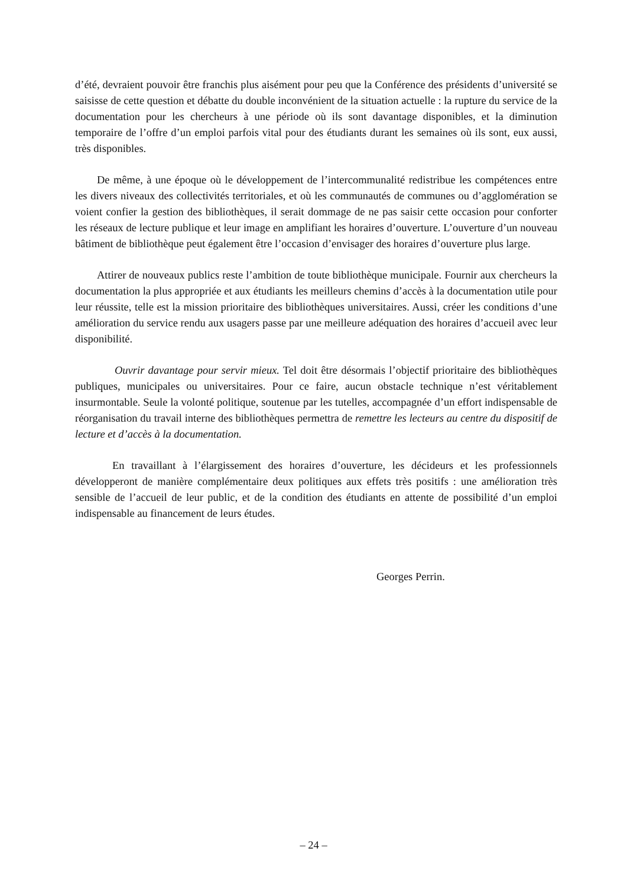d’été, devraient pouvoir être franchis plus aisément pour peu que la Conférence des présidents d’université se saisisse de cette question et débatte du double inconvénient de la situation actuelle : la rupture du service de la documentation pour les chercheurs à une période où ils sont davantage disponibles, et la diminution temporaire de l’offre d’un emploi parfois vital pour des étudiants durant les semaines où ils sont, eux aussi, très disponibles.
De même, à une époque où le développement de l’intercommunalité redistribue les compétences entre les divers niveaux des collectivités territoriales, et où les communautés de communes ou d’agglomération se voient confier la gestion des bibliothèques, il serait dommage de ne pas saisir cette occasion pour conforter les réseaux de lecture publique et leur image en amplifiant les horaires d’ouverture. L’ouverture d’un nouveau bâtiment de bibliothèque peut également être l’occasion d’envisager des horaires d’ouverture plus large.
Attirer de nouveaux publics reste l’ambition de toute bibliothèque municipale. Fournir aux chercheurs la documentation la plus appropriée et aux étudiants les meilleurs chemins d’accès à la documentation utile pour leur réussite, telle est la mission prioritaire des bibliothèques universitaires. Aussi, créer les conditions d’une amélioration du service rendu aux usagers passe par une meilleure adéquation des horaires d’accueil avec leur disponibilité.
Ouvrir davantage pour servir mieux. Tel doit être désormais l’objectif prioritaire des bibliothèques publiques, municipales ou universitaires. Pour ce faire, aucun obstacle technique n’est véritablement insurmontable. Seule la volonté politique, soutenue par les tutelles, accompagnée d’un effort indispensable de réorganisation du travail interne des bibliothèques permettra de remettre les lecteurs au centre du dispositif de lecture et d’accès à la documentation.
En travaillant à l’élargissement des horaires d’ouverture, les décideurs et les professionnels développeront de manière complémentaire deux politiques aux effets très positifs : une amélioration très sensible de l’accueil de leur public, et de la condition des étudiants en attente de possibilité d’un emploi indispensable au financement de leurs études.
Georges Perrin.
– 24 –